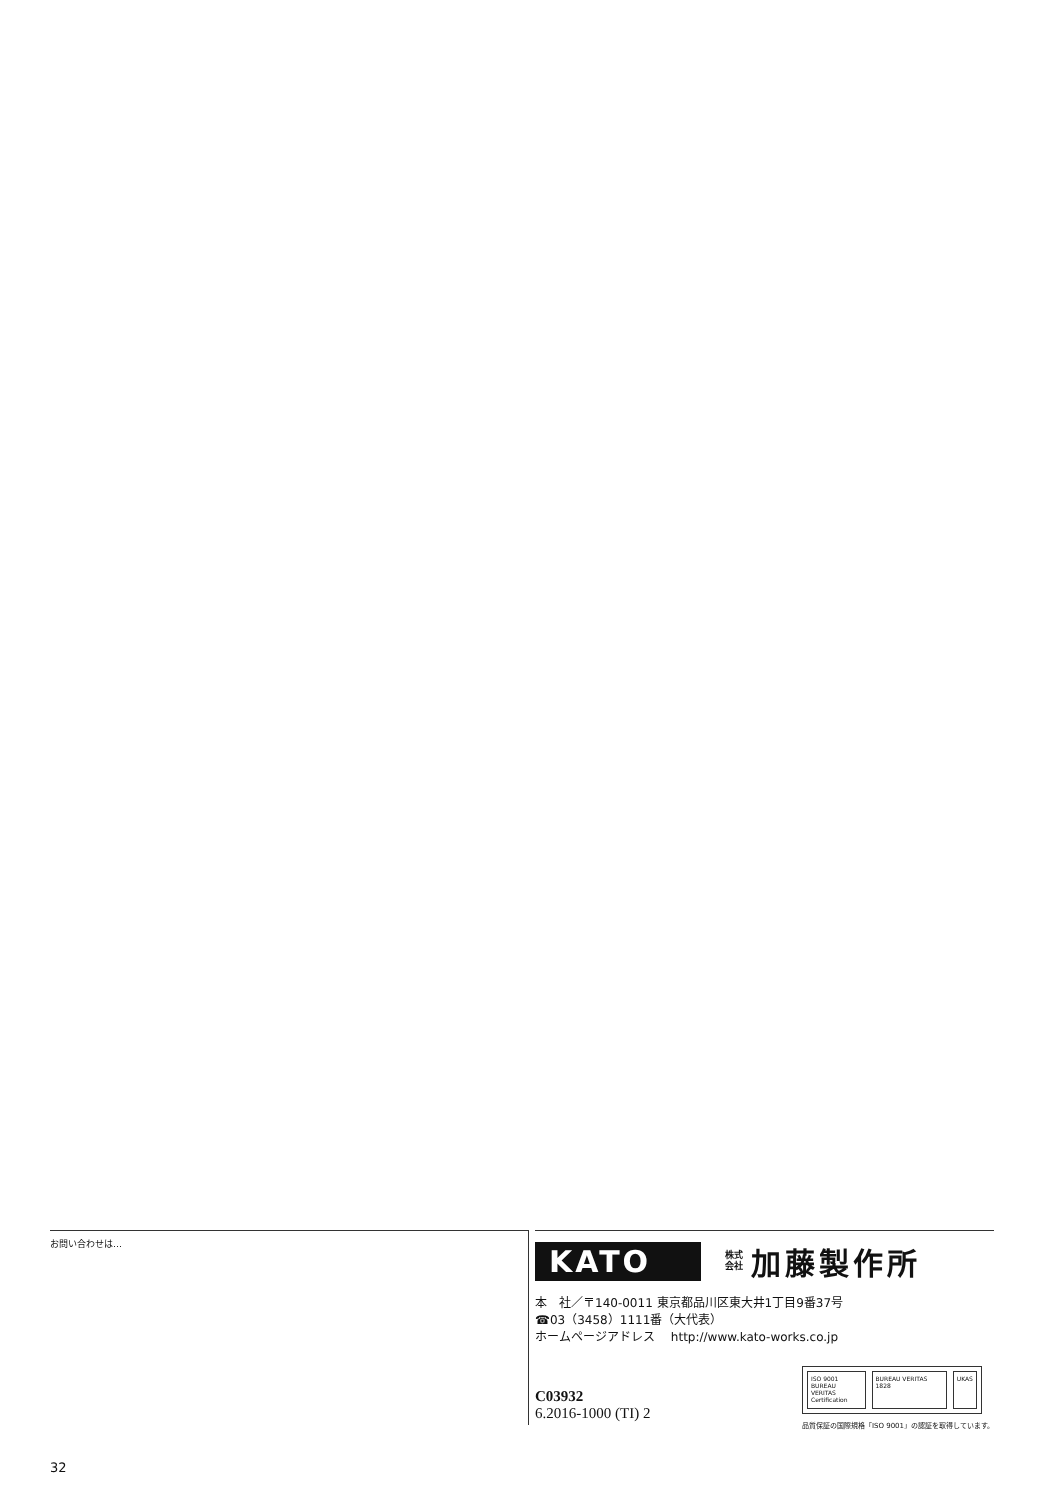お問い合わせは…
KATO
株式
会社
加藤製作所
本　社／〒140-0011 東京都品川区東大井1丁目9番37号
☎03（3458）1111番（大代表）
ホームページアドレス　 http://www.kato-works.co.jp
C03932
6.2016-1000 (TI) 2
ISO 9001
BUREAU VERITAS
Certification
BUREAU VERITAS 1828 UKAS
品質保証の国際規格「ISO 9001」の認証を取得しています。
32